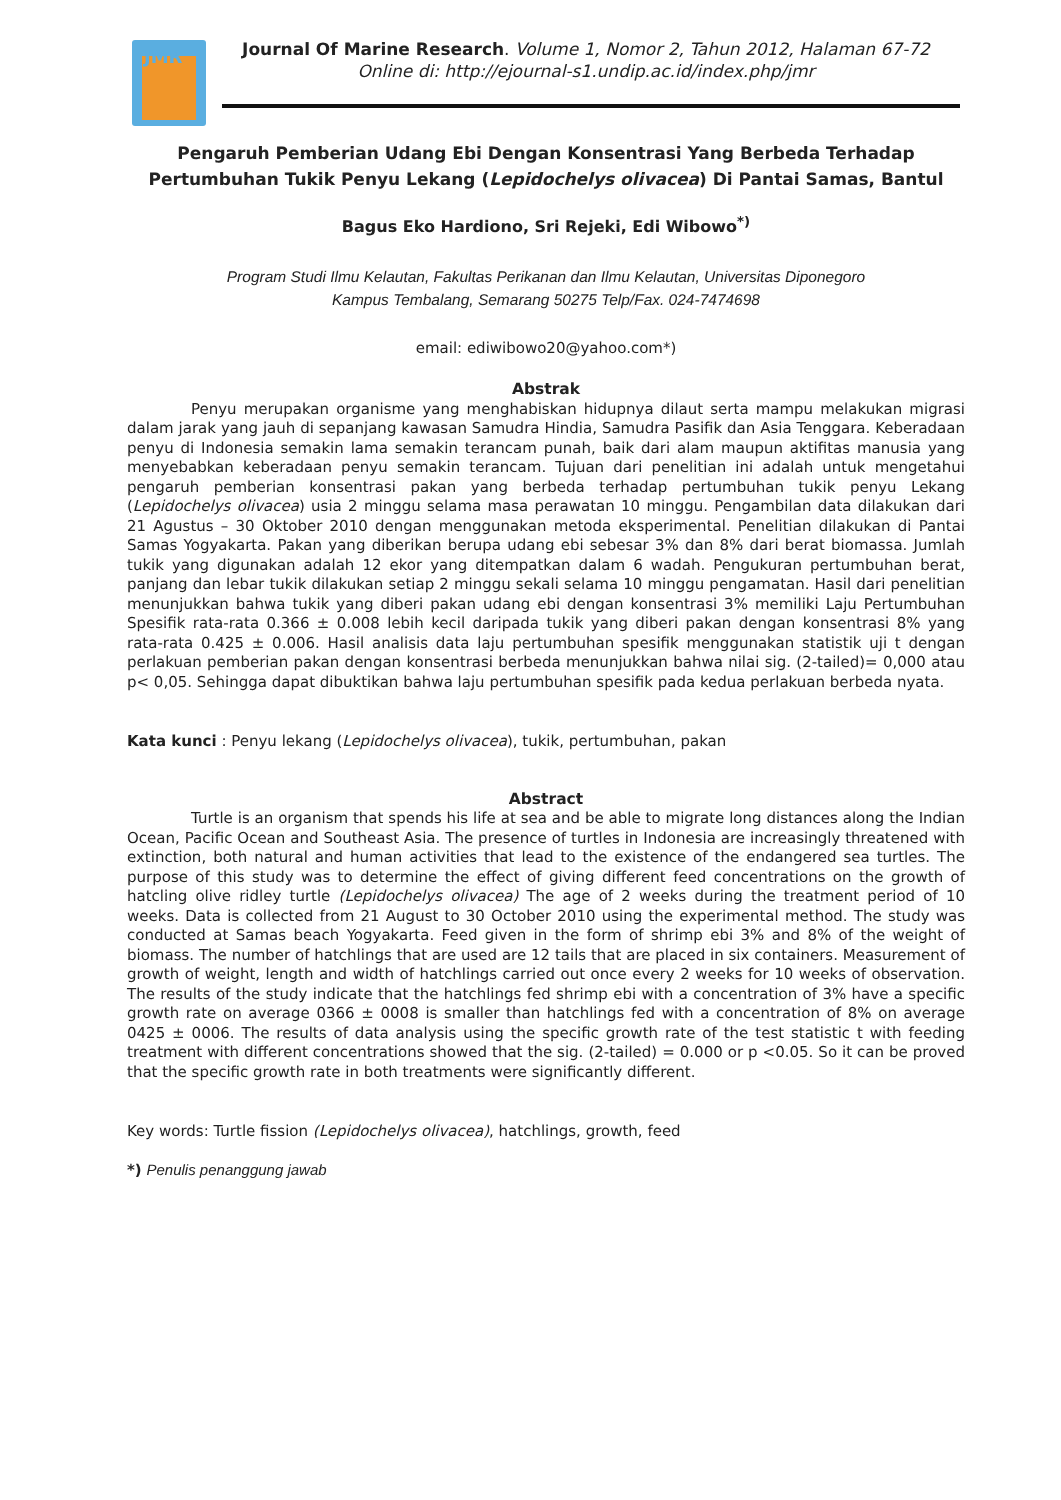JMR
Journal Of Marine Research. Volume 1, Nomor 2, Tahun 2012, Halaman 67-72
Online di: http://ejournal-s1.undip.ac.id/index.php/jmr
Pengaruh Pemberian Udang Ebi Dengan Konsentrasi Yang Berbeda Terhadap Pertumbuhan Tukik Penyu Lekang (Lepidochelys olivacea) Di Pantai Samas, Bantul
Bagus Eko Hardiono, Sri Rejeki, Edi Wibowo<sup>*)</sup>
Program Studi Ilmu Kelautan, Fakultas Perikanan dan Ilmu Kelautan, Universitas Diponegoro
Kampus Tembalang, Semarang 50275 Telp/Fax. 024-7474698
email: ediwibowo20@yahoo.com*)
Abstrak
Penyu merupakan organisme yang menghabiskan hidupnya dilaut serta mampu melakukan migrasi dalam jarak yang jauh di sepanjang kawasan Samudra Hindia, Samudra Pasifik dan Asia Tenggara. Keberadaan penyu di Indonesia semakin lama semakin terancam punah, baik dari alam maupun aktifitas manusia yang menyebabkan keberadaan penyu semakin terancam. Tujuan dari penelitian ini adalah untuk mengetahui pengaruh pemberian konsentrasi pakan yang berbeda terhadap pertumbuhan tukik penyu Lekang (Lepidochelys olivacea) usia 2 minggu selama masa perawatan 10 minggu. Pengambilan data dilakukan dari 21 Agustus – 30 Oktober 2010 dengan menggunakan metoda eksperimental. Penelitian dilakukan di Pantai Samas Yogyakarta. Pakan yang diberikan berupa udang ebi sebesar 3% dan 8% dari berat biomassa. Jumlah tukik yang digunakan adalah 12 ekor yang ditempatkan dalam 6 wadah. Pengukuran pertumbuhan berat, panjang dan lebar tukik dilakukan setiap 2 minggu sekali selama 10 minggu pengamatan. Hasil dari penelitian menunjukkan bahwa tukik yang diberi pakan udang ebi dengan konsentrasi 3% memiliki Laju Pertumbuhan Spesifik rata-rata 0.366 ± 0.008 lebih kecil daripada tukik yang diberi pakan dengan konsentrasi 8% yang rata-rata 0.425 ± 0.006. Hasil analisis data laju pertumbuhan spesifik menggunakan statistik uji t dengan perlakuan pemberian pakan dengan konsentrasi berbeda menunjukkan bahwa nilai sig. (2-tailed)= 0,000 atau p< 0,05. Sehingga dapat dibuktikan bahwa laju pertumbuhan spesifik pada kedua perlakuan berbeda nyata.
Kata kunci : Penyu lekang (Lepidochelys olivacea), tukik, pertumbuhan, pakan
Abstract
Turtle is an organism that spends his life at sea and be able to migrate long distances along the Indian Ocean, Pacific Ocean and Southeast Asia. The presence of turtles in Indonesia are increasingly threatened with extinction, both natural and human activities that lead to the existence of the endangered sea turtles. The purpose of this study was to determine the effect of giving different feed concentrations on the growth of hatcling olive ridley turtle (Lepidochelys olivacea) The age of 2 weeks during the treatment period of 10 weeks. Data is collected from 21 August to 30 October 2010 using the experimental method. The study was conducted at Samas beach Yogyakarta. Feed given in the form of shrimp ebi 3% and 8% of the weight of biomass. The number of hatchlings that are used are 12 tails that are placed in six containers. Measurement of growth of weight, length and width of hatchlings carried out once every 2 weeks for 10 weeks of observation. The results of the study indicate that the hatchlings fed shrimp ebi with a concentration of 3% have a specific growth rate on average 0366 ± 0008 is smaller than hatchlings fed with a concentration of 8% on average 0425 ± 0006. The results of data analysis using the specific growth rate of the test statistic t with feeding treatment with different concentrations showed that the sig. (2-tailed) = 0.000 or p <0.05. So it can be proved that the specific growth rate in both treatments were significantly different.
Key words: Turtle fission (Lepidochelys olivacea), hatchlings, growth, feed
*) Penulis penanggung jawab